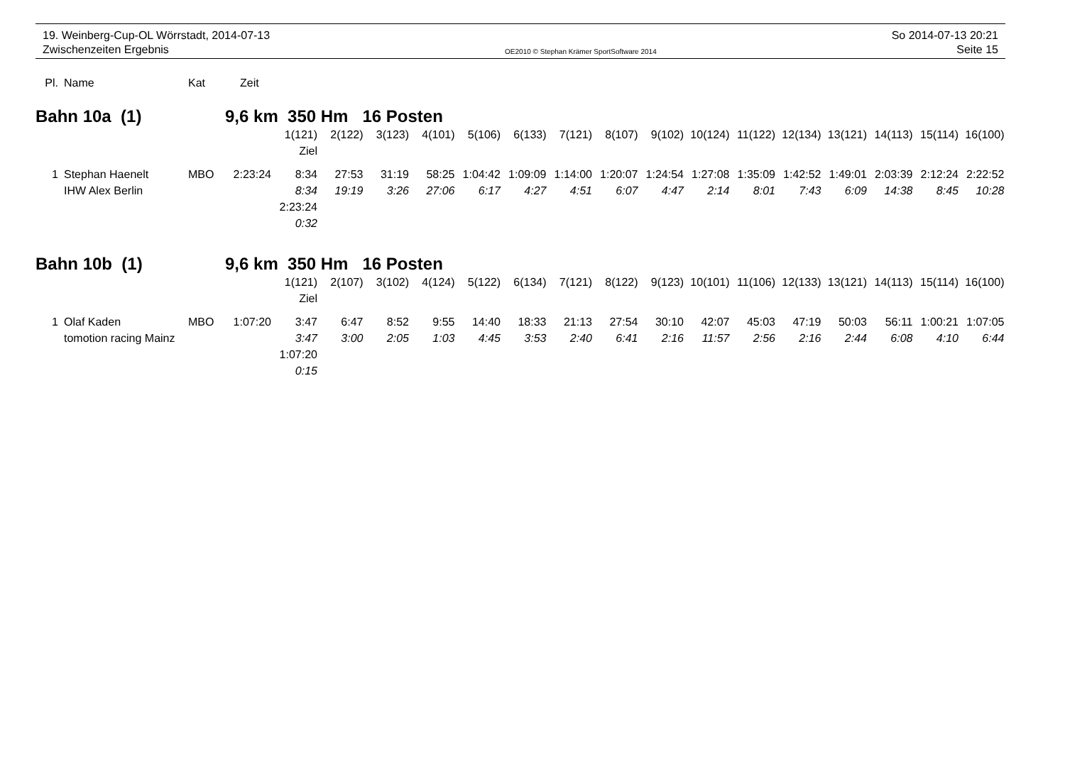19. Weinberg-Cup-OL Wörrstadt, 2014-07-13
Zwischenzeiten Ergebnis
OE2010 © Stephan Krämer SportSoftware 2014
So 2014-07-13 20:21
Seite 15
| Pl. | | Name | Kat | Zeit | | | | | | | | | | | | | | | | |
| --- | --- | --- | --- | --- | --- | --- | --- | --- | --- | --- | --- | --- | --- | --- | --- | --- | --- | --- | --- | --- |
| Bahn 10a (1) | | | 9,6 km 350 Hm 16 Posten | | | | | | | | | | | | | | | | | |
| | | | | | 1(121) | 2(122) | 3(123) | 4(101) | 5(106) | 6(133) | 7(121) | 8(107) | 9(102) | 10(124) | 11(122) | 12(134) | 13(121) | 14(113) | 15(114) | 16(100) |
| | | | | | Ziel | | | | | | | | | | | | | | | |
| 1 | | Stephan Haenelt | MBO | 2:23:24 | 8:34 | 27:53 | 31:19 | 58:25 | 1:04:42 | 1:09:09 | 1:14:00 | 1:20:07 | 1:24:54 | 1:27:08 | 1:35:09 | 1:42:52 | 1:49:01 | 2:03:39 | 2:12:24 | 2:22:52 |
| | | IHW Alex Berlin | | | 8:34 | 19:19 | 3:26 | 27:06 | 6:17 | 4:27 | 4:51 | 6:07 | 4:47 | 2:14 | 8:01 | 7:43 | 6:09 | 14:38 | 8:45 | 10:28 |
| | | | | | 2:23:24 | | | | | | | | | | | | | | | |
| | | | | | 0:32 | | | | | | | | | | | | | | | |
| Bahn 10b (1) | | | 9,6 km 350 Hm 16 Posten | | | | | | | | | | | | | | | | | |
| | | | | | 1(121) | 2(107) | 3(102) | 4(124) | 5(122) | 6(134) | 7(121) | 8(122) | 9(123) | 10(101) | 11(106) | 12(133) | 13(121) | 14(113) | 15(114) | 16(100) |
| | | | | | Ziel | | | | | | | | | | | | | | | |
| 1 | | Olaf Kaden | MBO | 1:07:20 | 3:47 | 6:47 | 8:52 | 9:55 | 14:40 | 18:33 | 21:13 | 27:54 | 30:10 | 42:07 | 45:03 | 47:19 | 50:03 | 56:11 | 1:00:21 | 1:07:05 |
| | | tomotion racing Mainz | | | 3:47 | 3:00 | 2:05 | 1:03 | 4:45 | 3:53 | 2:40 | 6:41 | 2:16 | 11:57 | 2:56 | 2:16 | 2:44 | 6:08 | 4:10 | 6:44 |
| | | | | | 1:07:20 | | | | | | | | | | | | | | | |
| | | | | | 0:15 | | | | | | | | | | | | | | | |